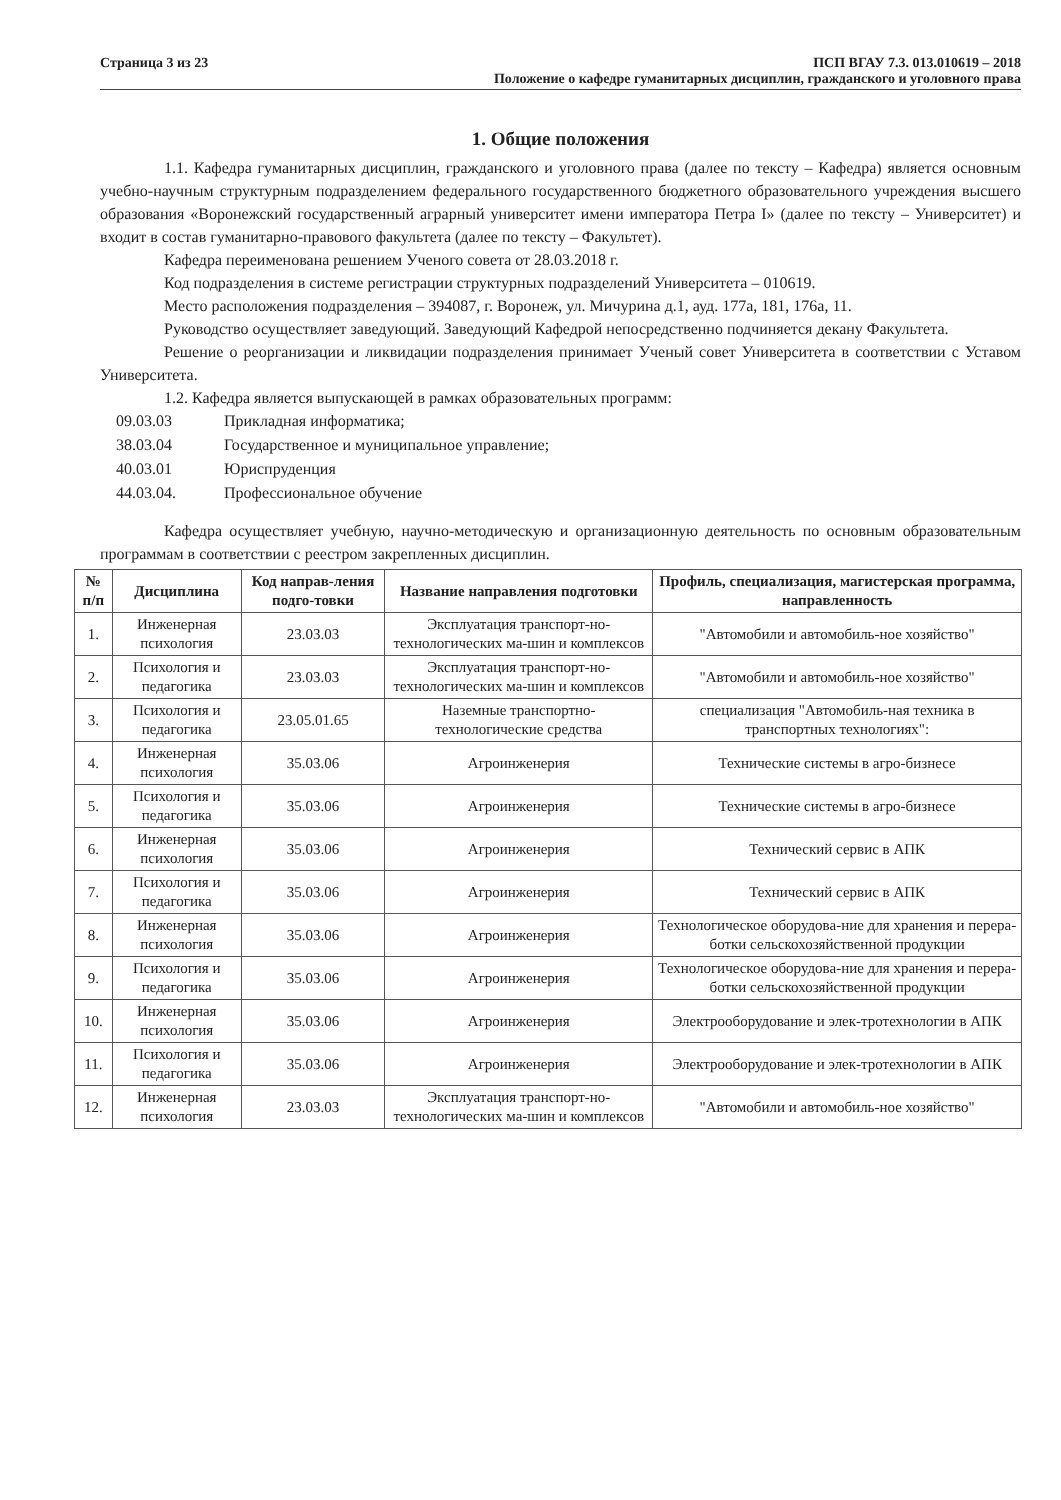Страница 3 из 23 ПСП ВГАУ 7.3. 013.010619 – 2018
Положение о кафедре гуманитарных дисциплин, гражданского и уголовного права
1. Общие положения
1.1. Кафедра гуманитарных дисциплин, гражданского и уголовного права (далее по тексту – Кафедра) является основным учебно-научным структурным подразделением федерального государственного бюджетного образовательного учреждения высшего образования «Воронежский государственный аграрный университет имени императора Петра I» (далее по тексту – Университет) и входит в состав гуманитарно-правового факультета (далее по тексту – Факультет).
Кафедра переименована решением Ученого совета от 28.03.2018 г.
Код подразделения в системе регистрации структурных подразделений Университета – 010619.
Место расположения подразделения – 394087, г. Воронеж, ул. Мичурина д.1, ауд. 177а, 181, 176а, 11.
Руководство осуществляет заведующий. Заведующий Кафедрой непосредственно подчиняется декану Факультета.
Решение о реорганизации и ликвидации подразделения принимает Ученый совет Университета в соответствии с Уставом Университета.
1.2. Кафедра является выпускающей в рамках образовательных программ:
09.03.03 Прикладная информатика;
38.03.04 Государственное и муниципальное управление;
40.03.01 Юриспруденция
44.03.04. Профессиональное обучение
Кафедра осуществляет учебную, научно-методическую и организационную деятельность по основным образовательным программам в соответствии с реестром закрепленных дисциплин.
| № п/п | Дисциплина | Код направ-ления подго-товки | Название направления подготовки | Профиль, специализация, магистерская программа, направленность |
| --- | --- | --- | --- | --- |
| 1. | Инженерная психология | 23.03.03 | Эксплуатация транспорт-но-технологических ма-шин и комплексов | "Автомобили и автомобиль-ное хозяйство" |
| 2. | Психология и педагогика | 23.03.03 | Эксплуатация транспорт-но-технологических ма-шин и комплексов | "Автомобили и автомобиль-ное хозяйство" |
| 3. | Психология и педагогика | 23.05.01.65 | Наземные транспортно-технологические средства | специализация "Автомобиль-ная техника в транспортных технологиях": |
| 4. | Инженерная психология | 35.03.06 | Агроинженерия | Технические системы в агро-бизнесе |
| 5. | Психология и педагогика | 35.03.06 | Агроинженерия | Технические системы в агро-бизнесе |
| 6. | Инженерная психология | 35.03.06 | Агроинженерия | Технический сервис в АПК |
| 7. | Психология и педагогика | 35.03.06 | Агроинженерия | Технический сервис в АПК |
| 8. | Инженерная психология | 35.03.06 | Агроинженерия | Технологическое оборудова-ние для хранения и перера-ботки сельскохозяйственной продукции |
| 9. | Психология и педагогика | 35.03.06 | Агроинженерия | Технологическое оборудова-ние для хранения и перера-ботки сельскохозяйственной продукции |
| 10. | Инженерная психология | 35.03.06 | Агроинженерия | Электрооборудование и элек-тротехнологии в АПК |
| 11. | Психология и педагогика | 35.03.06 | Агроинженерия | Электрооборудование и элек-тротехнологии в АПК |
| 12. | Инженерная психология | 23.03.03 | Эксплуатация транспорт-но-технологических ма-шин и комплексов | "Автомобили и автомобиль-ное хозяйство" |